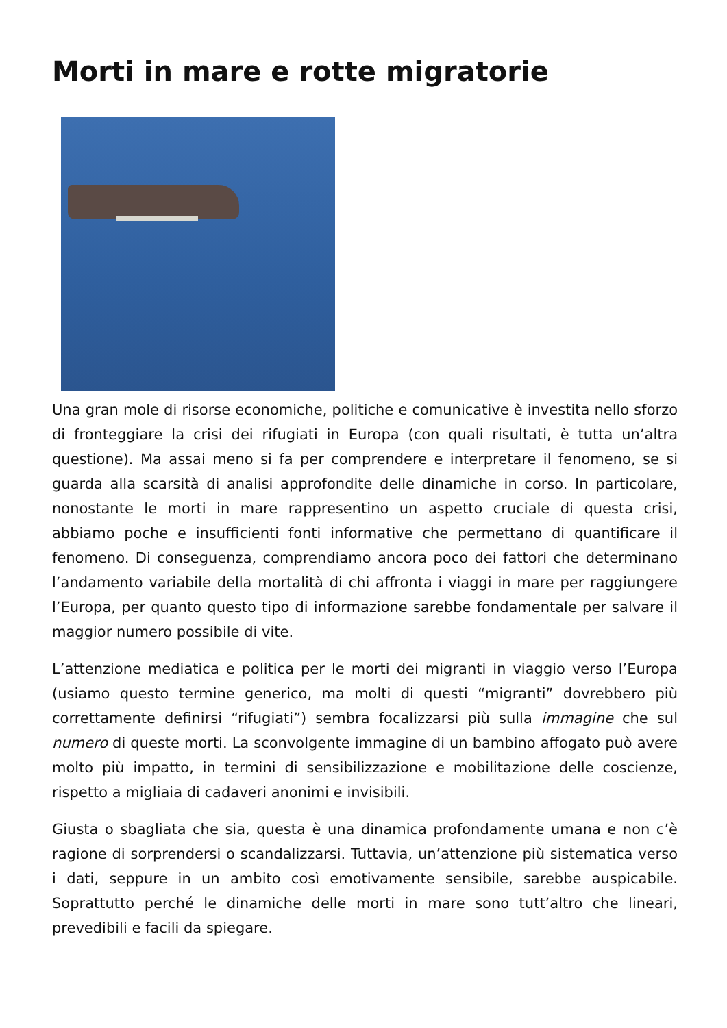Morti in mare e rotte migratorie
Una gran mole di risorse economiche, politiche e comunicative è investita nello sforzo di fronteggiare la crisi dei rifugiati in Europa (con quali risultati, è tutta un’altra questione). Ma assai meno si fa per comprendere e interpretare il fenomeno, se si guarda alla scarsità di analisi approfondite delle dinamiche in corso. In particolare, nonostante le morti in mare rappresentino un aspetto cruciale di questa crisi, abbiamo poche e insufficienti fonti informative che permettano di quantificare il fenomeno. Di conseguenza, comprendiamo ancora poco dei fattori che determinano l’andamento variabile della mortalità di chi affronta i viaggi in mare per raggiungere l’Europa, per quanto questo tipo di informazione sarebbe fondamentale per salvare il maggior numero possibile di vite.
L’attenzione mediatica e politica per le morti dei migranti in viaggio verso l’Europa (usiamo questo termine generico, ma molti di questi “migranti” dovrebbero più correttamente definirsi “rifugiati”) sembra focalizzarsi più sulla immagine che sul numero di queste morti. La sconvolgente immagine di un bambino affogato può avere molto più impatto, in termini di sensibilizzazione e mobilitazione delle coscienze, rispetto a migliaia di cadaveri anonimi e invisibili.
Giusta o sbagliata che sia, questa è una dinamica profondamente umana e non c’è ragione di sorprendersi o scandalizzarsi. Tuttavia, un’attenzione più sistematica verso i dati, seppure in un ambito così emotivamente sensibile, sarebbe auspicabile. Soprattutto perché le dinamiche delle morti in mare sono tutt’altro che lineari, prevedibili e facili da spiegare.